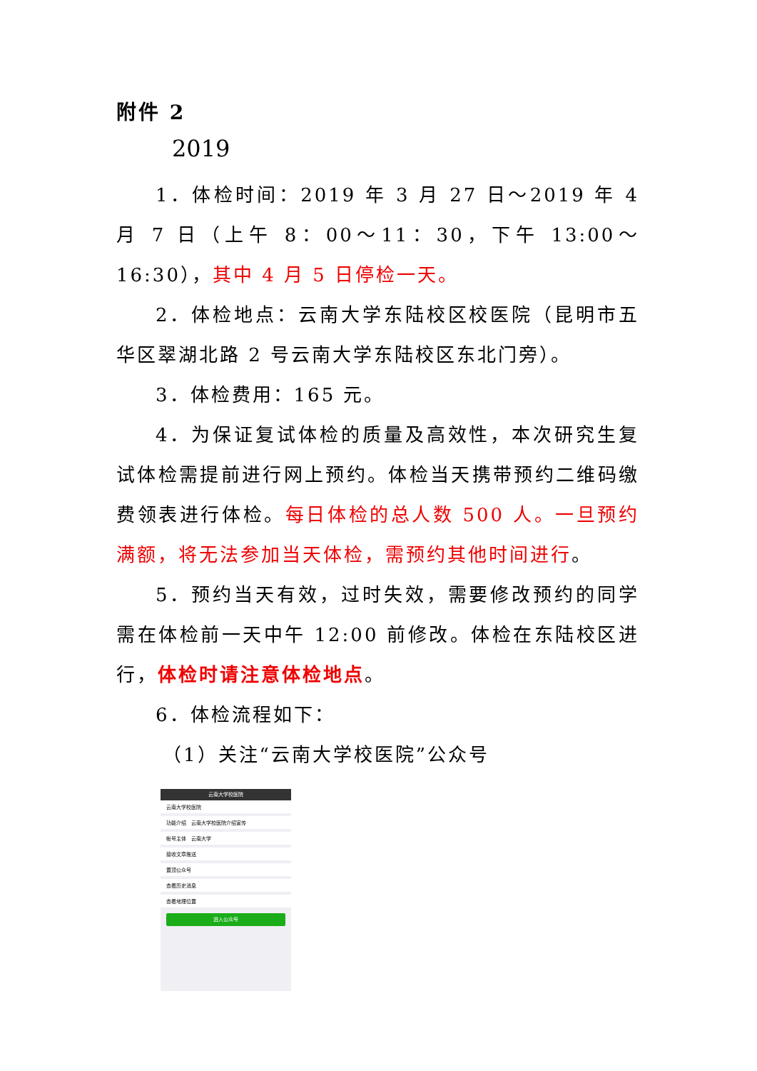附件 2
2019
1．体检时间：2019 年 3 月 27 日～2019 年 4 月 7 日（上午 8：00～11：30，下午 13:00～16:30），其中 4 月 5 日停检一天。
2．体检地点：云南大学东陆校区校医院（昆明市五华区翠湖北路 2 号云南大学东陆校区东北门旁）。
3．体检费用：165 元。
4．为保证复试体检的质量及高效性，本次研究生复试体检需提前进行网上预约。体检当天携带预约二维码缴费领表进行体检。每日体检的总人数 500 人。一旦预约满额，将无法参加当天体检，需预约其他时间进行。
5．预约当天有效，过时失效，需要修改预约的同学需在体检前一天中午 12:00 前修改。体检在东陆校区进行，体检时请注意体检地点。
6．体检流程如下：
（1）关注“云南大学校医院”公众号
云南大学校医院
云南大学校医院
功能介绍　云南大学校医院介绍宣传
帐号主体　云南大学
接收文章推送
置顶公众号
查看历史消息
查看地理位置
进入公众号